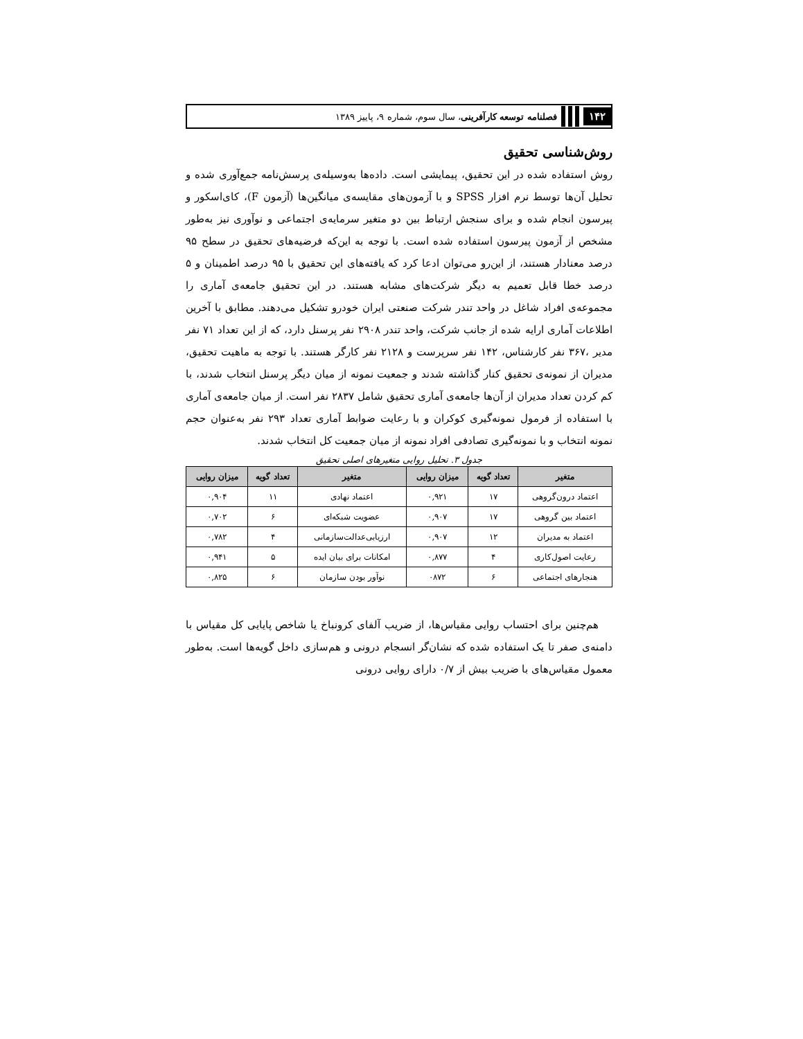۱۴۲ فصلنامه توسعه کارآفرینی، سال سوم، شماره ۹، پاییز ۱۳۸۹
روش‌شناسی تحقیق
روش استفاده شده در این تحقیق، پیمایشی است. داده‌ها به‌وسیله‌ی پرسش‌نامه جمع‌آوری شده و تحلیل آن‌ها توسط نرم افزار SPSS و با آزمون‌های مقایسه‌ی میانگین‌ها (آزمون F)، کای‌اسکور و پیرسون انجام شده و برای سنجش ارتباط بین دو متغیر سرمایه‌ی اجتماعی و نوآوری نیز به‌طور مشخص از آزمون پیرسون استفاده شده است. با توجه به این‌که فرضیه‌های تحقیق در سطح ۹۵ درصد معنادار هستند، از این‌رو می‌توان ادعا کرد که یافته‌های این تحقیق با ۹۵ درصد اطمینان و ۵ درصد خطا قابل تعمیم به دیگر شرکت‌های مشابه هستند. در این تحقیق جامعه‌ی آماری را مجموعه‌ی افراد شاغل در واحد تندر شرکت صنعتی ایران خودرو تشکیل می‌دهند. مطابق با آخرین اطلاعات آماری ارایه شده از جانب شرکت، واحد تندر ۲۹۰۸ نفر پرسنل دارد، که از این تعداد ۷۱ نفر مدیر ،۳۶۷ نفر کارشناس، ۱۴۲ نفر سرپرست و ۲۱۲۸ نفر کارگر هستند. با توجه به ماهیت تحقیق، مدیران از نمونه‌ی تحقیق کنار گذاشته شدند و جمعیت نمونه از میان دیگر پرسنل انتخاب شدند، با کم کردن تعداد مدیران از آن‌ها جامعه‌ی آماری تحقیق شامل ۲۸۳۷ نفر است. از میان جامعه‌ی آماری با استفاده از فرمول نمونه‌گیری کوکران و با رعایت ضوابط آماری تعداد ۲۹۳ نفر به‌عنوان حجم نمونه انتخاب و با نمونه‌گیری تصادفی افراد نمونه از میان جمعیت کل انتخاب شدند.
جدول ۳. تحلیل روایی متغیرهای اصلی تحقیق
| متغیر | تعداد گویه | میزان روایی | متغیر | تعداد گویه | میزان روایی |
| --- | --- | --- | --- | --- | --- |
| اعتماد درون‌گروهی | ۱۷ | ۰,۹۲۱ | اعتماد نهادی | ۱۱ | ۰,۹۰۴ |
| اعتماد بین گروهی | ۱۷ | ۰,۹۰۷ | عضویت شبکه‌ای | ۶ | ۰,۷۰۲ |
| اعتماد به مدیران | ۱۲ | ۰,۹۰۷ | ارزیابی‌عدالت‌سازمانی | ۴ | ۰,۷۸۲ |
| رعایت اصول‌کاری | ۴ | ۰,۸۷۷ | امکانات برای بیان ایده | ۵ | ۰,۹۴۱ |
| هنجارهای اجتماعی | ۶ | ۰۸۷۲ | نوآور بودن سازمان | ۶ | ۰,۸۲۵ |
هم‌چنین برای احتساب روایی مقیاس‌ها، از ضریب آلفای کرونباخ یا شاخص پایایی کل مقیاس با دامنه‌ی صفر تا یک استفاده شده که نشان‌گر انسجام درونی و هم‌سازی داخل گویه‌ها است. به‌طور معمول مقیاس‌های با ضریب بیش از ۰/۷ دارای روایی درونی